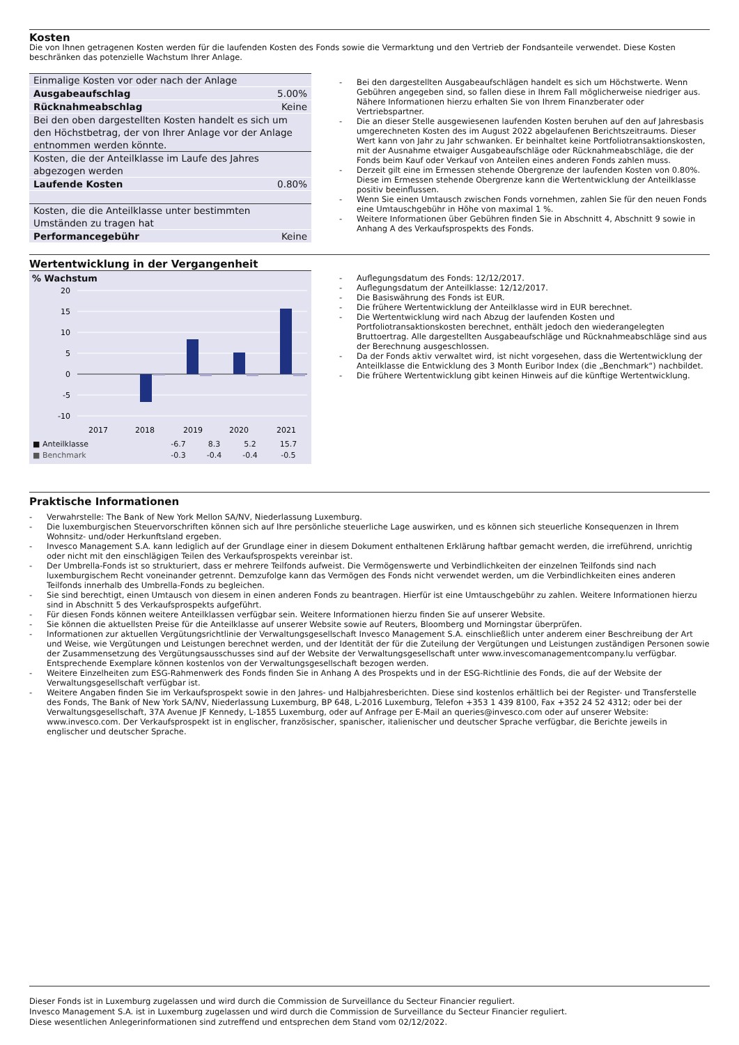Kosten
Die von Ihnen getragenen Kosten werden für die laufenden Kosten des Fonds sowie die Vermarktung und den Vertrieb der Fondsanteile verwendet. Diese Kosten beschränken das potenzielle Wachstum Ihrer Anlage.
| Einmalige Kosten vor oder nach der Anlage | |
| Ausgabeaufschlag | 5.00% |
| Rücknahmeabschlag | Keine |
| Bei den oben dargestellten Kosten handelt es sich um den Höchstbetrag, der von Ihrer Anlage vor der Anlage entnommen werden könnte. | |
| Kosten, die der Anteilklasse im Laufe des Jahres abgezogen werden | |
| Laufende Kosten | 0.80% |
| Kosten, die die Anteilklasse unter bestimmten Umständen zu tragen hat | |
| Performancegebühr | Keine |
- Bei den dargestellten Ausgabeaufschlägen handelt es sich um Höchstwerte. Wenn Gebühren angegeben sind, so fallen diese in Ihrem Fall möglicherweise niedriger aus. Nähere Informationen hierzu erhalten Sie von Ihrem Finanzberater oder Vertriebspartner.
- Die an dieser Stelle ausgewiesenen laufenden Kosten beruhen auf den auf Jahresbasis umgerechneten Kosten des im August 2022 abgelaufenen Berichtszeitraums. Dieser Wert kann von Jahr zu Jahr schwanken. Er beinhaltet keine Portfoliotransaktionskosten, mit der Ausnahme etwaiger Ausgabeaufschläge oder Rücknahmeabschläge, die der Fonds beim Kauf oder Verkauf von Anteilen eines anderen Fonds zahlen muss.
- Derzeit gilt eine im Ermessen stehende Obergrenze der laufenden Kosten von 0.80%. Diese im Ermessen stehende Obergrenze kann die Wertentwicklung der Anteilklasse positiv beeinflussen.
- Wenn Sie einen Umtausch zwischen Fonds vornehmen, zahlen Sie für den neuen Fonds eine Umtauschgebühr in Höhe von maximal 1 %.
- Weitere Informationen über Gebühren finden Sie in Abschnitt 4, Abschnitt 9 sowie in Anhang A des Verkaufsprospekts des Fonds.
Wertentwicklung in der Vergangenheit
% Wachstum
20
15
10
5
0
-5
-10
2017
2018
2019
2020
2021
| ■ Anteilklasse | | -6.7 | 8.3 | 5.2 | 15.7 |
| ■ Benchmark | | -0.3 | -0.4 | -0.4 | -0.5 |
- Auflegungsdatum des Fonds: 12/12/2017.
- Auflegungsdatum der Anteilklasse: 12/12/2017.
- Die Basiswährung des Fonds ist EUR.
- Die frühere Wertentwicklung der Anteilklasse wird in EUR berechnet.
- Die Wertentwicklung wird nach Abzug der laufenden Kosten und Portfoliotransaktionskosten berechnet, enthält jedoch den wiederangelegten Bruttoertrag. Alle dargestellten Ausgabeaufschläge und Rücknahmeabschläge sind aus der Berechnung ausgeschlossen.
- Da der Fonds aktiv verwaltet wird, ist nicht vorgesehen, dass die Wertentwicklung der Anteilklasse die Entwicklung des 3 Month Euribor Index (die „Benchmark“) nachbildet.
- Die frühere Wertentwicklung gibt keinen Hinweis auf die künftige Wertentwicklung.
Praktische Informationen
- Verwahrstelle: The Bank of New York Mellon SA/NV, Niederlassung Luxemburg.
- Die luxemburgischen Steuervorschriften können sich auf Ihre persönliche steuerliche Lage auswirken, und es können sich steuerliche Konsequenzen in Ihrem Wohnsitz- und/oder Herkunftsland ergeben.
- Invesco Management S.A. kann lediglich auf der Grundlage einer in diesem Dokument enthaltenen Erklärung haftbar gemacht werden, die irreführend, unrichtig oder nicht mit den einschlägigen Teilen des Verkaufsprospekts vereinbar ist.
- Der Umbrella-Fonds ist so strukturiert, dass er mehrere Teilfonds aufweist. Die Vermögenswerte und Verbindlichkeiten der einzelnen Teilfonds sind nach luxemburgischem Recht voneinander getrennt. Demzufolge kann das Vermögen des Fonds nicht verwendet werden, um die Verbindlichkeiten eines anderen Teilfonds innerhalb des Umbrella-Fonds zu begleichen.
- Sie sind berechtigt, einen Umtausch von diesem in einen anderen Fonds zu beantragen. Hierfür ist eine Umtauschgebühr zu zahlen. Weitere Informationen hierzu sind in Abschnitt 5 des Verkaufsprospekts aufgeführt.
- Für diesen Fonds können weitere Anteilklassen verfügbar sein. Weitere Informationen hierzu finden Sie auf unserer Website.
- Sie können die aktuellsten Preise für die Anteilklasse auf unserer Website sowie auf Reuters, Bloomberg und Morningstar überprüfen.
- Informationen zur aktuellen Vergütungsrichtlinie der Verwaltungsgesellschaft Invesco Management S.A. einschließlich unter anderem einer Beschreibung der Art und Weise, wie Vergütungen und Leistungen berechnet werden, und der Identität der für die Zuteilung der Vergütungen und Leistungen zuständigen Personen sowie der Zusammensetzung des Vergütungsausschusses sind auf der Website der Verwaltungsgesellschaft unter www.invescomanagementcompany.lu verfügbar. Entsprechende Exemplare können kostenlos von der Verwaltungsgesellschaft bezogen werden.
- Weitere Einzelheiten zum ESG-Rahmenwerk des Fonds finden Sie in Anhang A des Prospekts und in der ESG-Richtlinie des Fonds, die auf der Website der Verwaltungsgesellschaft verfügbar ist.
- Weitere Angaben finden Sie im Verkaufsprospekt sowie in den Jahres- und Halbjahresberichten. Diese sind kostenlos erhältlich bei der Register- und Transferstelle des Fonds, The Bank of New York SA/NV, Niederlassung Luxemburg, BP 648, L-2016 Luxemburg, Telefon +353 1 439 8100, Fax +352 24 52 4312; oder bei der Verwaltungsgesellschaft, 37A Avenue JF Kennedy, L-1855 Luxemburg, oder auf Anfrage per E-Mail an queries@invesco.com oder auf unserer Website: www.invesco.com. Der Verkaufsprospekt ist in englischer, französischer, spanischer, italienischer und deutscher Sprache verfügbar, die Berichte jeweils in englischer und deutscher Sprache.
Dieser Fonds ist in Luxemburg zugelassen und wird durch die Commission de Surveillance du Secteur Financier reguliert.
Invesco Management S.A. ist in Luxemburg zugelassen und wird durch die Commission de Surveillance du Secteur Financier reguliert.
Diese wesentlichen Anlegerinformationen sind zutreffend und entsprechen dem Stand vom 02/12/2022.